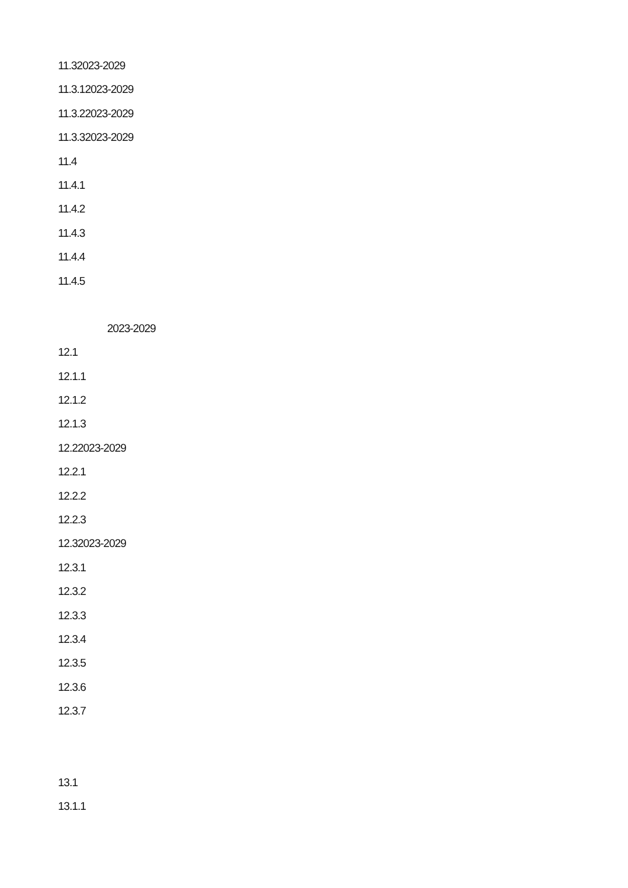11.32023-2029
11.3.12023-2029
11.3.22023-2029
11.3.32023-2029
11.4
11.4.1
11.4.2
11.4.3
11.4.4
11.4.5
2023-2029
12.1
12.1.1
12.1.2
12.1.3
12.22023-2029
12.2.1
12.2.2
12.2.3
12.32023-2029
12.3.1
12.3.2
12.3.3
12.3.4
12.3.5
12.3.6
12.3.7
13.1
13.1.1